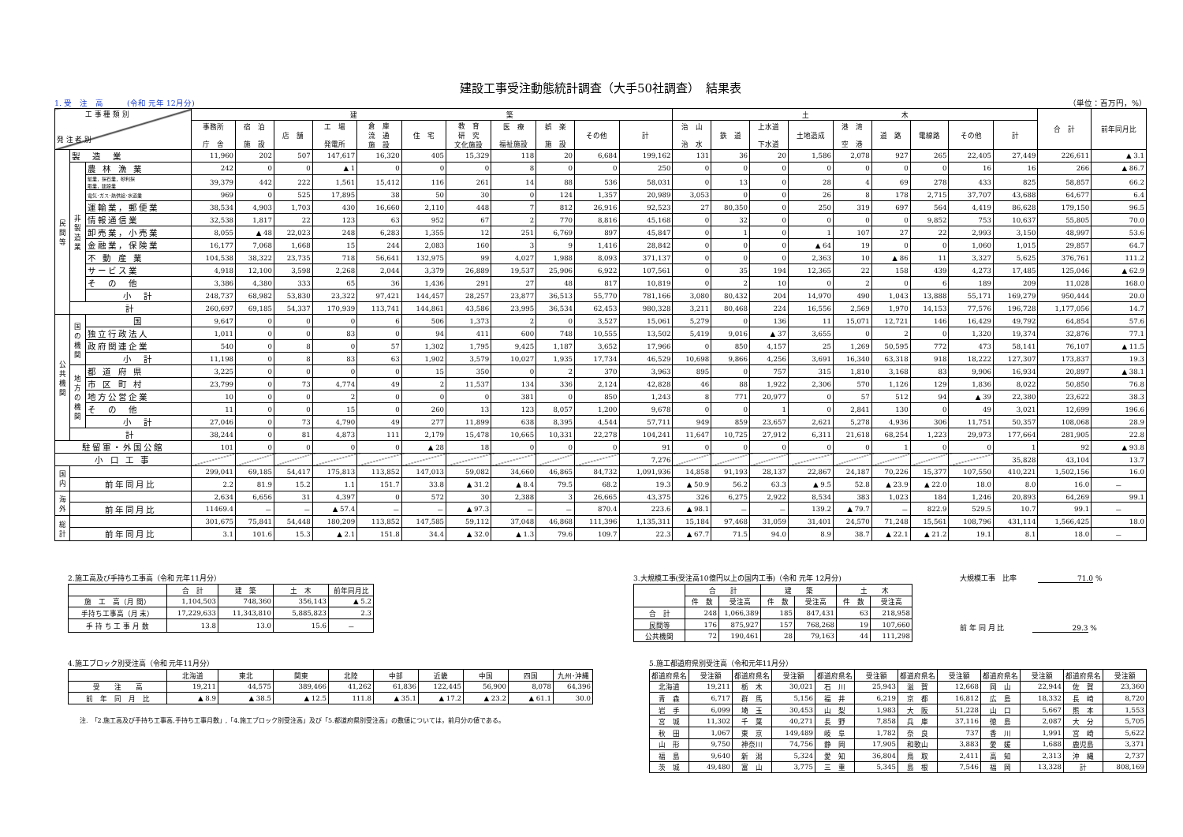建設工事受注動態統計調査（大手50社調査）　結果表
1. 受　注　高　　　(令和 元年 12月分) （単位：百万円，%）
| 工 事 種 類 別 発 注 者 別 | | | 建 築 | | | | | | | | | | | 土 木 | | | | | | | | | 合 計 | 前年同月比 |
| --- | --- | --- | --- | --- | --- | --- | --- | --- | --- | --- | --- | --- | --- | --- | --- | --- | --- | --- | --- | --- | --- | --- | --- | --- |
| | | | 事務所 庁 舎 | 宿 泊 施 設 | 店 舗 | 工 場 発電所 | 倉 庫 流 通 施 設 | 住 宅 | 教 育 研 究 文化施設 | 医 療 福祉施設 | 娯 楽 施 設 | その他 | 計 | 治 山 治 水 | 鉄 道 | 上水道 下水道 | 土地造成 | 港 湾 空 港 | 道 路 | 電線路 | その他 | 計 | | |
| 民 間 等 | 製 造 業 | | 11,960 | 202 | 507 | 147,617 | 16,320 | 405 | 15,329 | 118 | 20 | 6,684 | 199,162 | 131 | 36 | 20 | 1,586 | 2,078 | 927 | 265 | 22,405 | 27,449 | 226,611 | ▲ 3.1 |
| | 非 製 造 業 | 農 林 漁 業 | 242 | 0 | 0 | ▲ 1 | 0 | 0 | 0 | 8 | 0 | 0 | 250 | 0 | 0 | 0 | 0 | 0 | 0 | 0 | 16 | 16 | 266 | ▲ 86.7 |
| | | 鉱業，採石業，砂利採 取業，建設業 | 39,379 | 442 | 222 | 1,561 | 15,412 | 116 | 261 | 14 | 88 | 536 | 58,031 | 0 | 13 | 0 | 28 | 4 | 69 | 278 | 433 | 825 | 58,857 | 66.2 |
| | | 電気･ガス･熱供給･水道業 | 969 | 0 | 525 | 17,895 | 38 | 50 | 30 | 0 | 124 | 1,357 | 20,989 | 3,053 | 0 | 0 | 26 | 8 | 178 | 2,715 | 37,707 | 43,688 | 64,677 | 6.4 |
| | | 運輸業，郵便業 | 38,534 | 4,903 | 1,703 | 430 | 16,660 | 2,110 | 448 | 7 | 812 | 26,916 | 92,523 | 27 | 80,350 | 0 | 250 | 319 | 697 | 564 | 4,419 | 86,628 | 179,150 | 96.5 |
| | | 情報通信業 | 32,538 | 1,817 | 22 | 123 | 63 | 952 | 67 | 2 | 770 | 8,816 | 45,168 | 0 | 32 | 0 | 0 | 0 | 0 | 9,852 | 753 | 10,637 | 55,805 | 70.0 |
| | | 卸売業，小売業 | 8,055 | ▲ 48 | 22,023 | 248 | 6,283 | 1,355 | 12 | 251 | 6,769 | 897 | 45,847 | 0 | 1 | 0 | 1 | 107 | 27 | 22 | 2,993 | 3,150 | 48,997 | 53.6 |
| | | 金融業，保険業 | 16,177 | 7,068 | 1,668 | 15 | 244 | 2,083 | 160 | 3 | 9 | 1,416 | 28,842 | 0 | 0 | 0 | ▲ 64 | 19 | 0 | 0 | 1,060 | 1,015 | 29,857 | 64.7 |
| | | 不 動 産 業 | 104,538 | 38,322 | 23,735 | 718 | 56,641 | 132,975 | 99 | 4,027 | 1,988 | 8,093 | 371,137 | 0 | 0 | 0 | 2,363 | 10 | ▲ 86 | 11 | 3,327 | 5,625 | 376,761 | 111.2 |
| | | サービス業 | 4,918 | 12,100 | 3,598 | 2,268 | 2,044 | 3,379 | 26,889 | 19,537 | 25,906 | 6,922 | 107,561 | 0 | 35 | 194 | 12,365 | 22 | 158 | 439 | 4,273 | 17,485 | 125,046 | ▲ 62.9 |
| | | そ の 他 | 3,386 | 4,380 | 333 | 65 | 36 | 1,436 | 291 | 27 | 48 | 817 | 10,819 | 0 | 2 | 10 | 0 | 2 | 0 | 6 | 189 | 209 | 11,028 | 168.0 |
| | | 小 計 | 248,737 | 68,982 | 53,830 | 23,322 | 97,421 | 144,457 | 28,257 | 23,877 | 36,513 | 55,770 | 781,166 | 3,080 | 80,432 | 204 | 14,970 | 490 | 1,043 | 13,888 | 55,171 | 169,279 | 950,444 | 20.0 |
| | 計 | | 260,697 | 69,185 | 54,337 | 170,939 | 113,741 | 144,861 | 43,586 | 23,995 | 36,534 | 62,453 | 980,328 | 3,211 | 80,468 | 224 | 16,556 | 2,569 | 1,970 | 14,153 | 77,576 | 196,728 | 1,177,056 | 14.7 |
| 公 共 機 関 | 国 の 機 関 | 国 | 9,647 | 0 | 0 | 0 | 6 | 506 | 1,373 | 2 | 0 | 3,527 | 15,061 | 5,279 | 0 | 136 | 11 | 15,071 | 12,721 | 146 | 16,429 | 49,792 | 64,854 | 57.6 |
| | | 独立行政法人 | 1,011 | 0 | 0 | 83 | 0 | 94 | 411 | 600 | 748 | 10,555 | 13,502 | 5,419 | 9,016 | ▲ 37 | 3,655 | 0 | 2 | 0 | 1,320 | 19,374 | 32,876 | 77.1 |
| | | 政府関連企業 | 540 | 0 | 8 | 0 | 57 | 1,302 | 1,795 | 9,425 | 1,187 | 3,652 | 17,966 | 0 | 850 | 4,157 | 25 | 1,269 | 50,595 | 772 | 473 | 58,141 | 76,107 | ▲ 11.5 |
| | | 小 計 | 11,198 | 0 | 8 | 83 | 63 | 1,902 | 3,579 | 10,027 | 1,935 | 17,734 | 46,529 | 10,698 | 9,866 | 4,256 | 3,691 | 16,340 | 63,318 | 918 | 18,222 | 127,307 | 173,837 | 19.3 |
| | 地 方 の 機 関 | 都 道 府 県 | 3,225 | 0 | 0 | 0 | 0 | 15 | 350 | 0 | 2 | 370 | 3,963 | 895 | 0 | 757 | 315 | 1,810 | 3,168 | 83 | 9,906 | 16,934 | 20,897 | ▲ 38.1 |
| | | 市 区 町 村 | 23,799 | 0 | 73 | 4,774 | 49 | 2 | 11,537 | 134 | 336 | 2,124 | 42,828 | 46 | 88 | 1,922 | 2,306 | 570 | 1,126 | 129 | 1,836 | 8,022 | 50,850 | 76.8 |
| | | 地方公営企業 | 10 | 0 | 0 | 2 | 0 | 0 | 0 | 381 | 0 | 850 | 1,243 | 8 | 771 | 20,977 | 0 | 57 | 512 | 94 | ▲ 39 | 22,380 | 23,622 | 38.3 |
| | | そ の 他 | 11 | 0 | 0 | 15 | 0 | 260 | 13 | 123 | 8,057 | 1,200 | 9,678 | 0 | 0 | 1 | 0 | 2,841 | 130 | 0 | 49 | 3,021 | 12,699 | 196.6 |
| | | 小 計 | 27,046 | 0 | 73 | 4,790 | 49 | 277 | 11,899 | 638 | 8,395 | 4,544 | 57,711 | 949 | 859 | 23,657 | 2,621 | 5,278 | 4,936 | 306 | 11,751 | 50,357 | 108,068 | 28.9 |
| | 計 | | 38,244 | 0 | 81 | 4,873 | 111 | 2,179 | 15,478 | 10,665 | 10,331 | 22,278 | 104,241 | 11,647 | 10,725 | 27,912 | 6,311 | 21,618 | 68,254 | 1,223 | 29,973 | 177,664 | 281,905 | 22.8 |
| 駐留軍・外国公館 | | | 101 | 0 | 0 | 0 | 0 | ▲ 28 | 18 | 0 | 0 | 0 | 91 | 0 | 0 | 0 | 0 | 0 | 1 | 0 | 0 | 1 | 92 | ▲ 93.8 |
| 小 口 工 事 | | | | | | | | | | | | | 7,276 | | | | | | | | | 35,828 | 43,104 | 13.7 |
| 国 内 | | | 299,041 | 69,185 | 54,417 | 175,813 | 113,852 | 147,013 | 59,082 | 34,660 | 46,865 | 84,732 | 1,091,936 | 14,858 | 91,193 | 28,137 | 22,867 | 24,187 | 70,226 | 15,377 | 107,550 | 410,221 | 1,502,156 | 16.0 |
| | 前年同月比 | | 2.2 | 81.9 | 15.2 | 1.1 | 151.7 | 33.8 | ▲ 31.2 | ▲ 8.4 | 79.5 | 68.2 | 19.3 | ▲ 50.9 | 56.2 | 63.3 | ▲ 9.5 | 52.8 | ▲ 23.9 | ▲ 22.0 | 18.0 | 8.0 | 16.0 | － |
| 海 外 | | | 2,634 | 6,656 | 31 | 4,397 | 0 | 572 | 30 | 2,388 | 3 | 26,665 | 43,375 | 326 | 6,275 | 2,922 | 8,534 | 383 | 1,023 | 184 | 1,246 | 20,893 | 64,269 | 99.1 |
| | 前年同月比 | | 11469.4 | － | － | ▲ 57.4 | － | － | ▲ 97.3 | － | － | 870.4 | 223.6 | ▲ 98.1 | － | － | 139.2 | ▲ 79.7 | － | 822.9 | 529.5 | 10.7 | 99.1 | － |
| 総 計 | | | 301,675 | 75,841 | 54,448 | 180,209 | 113,852 | 147,585 | 59,112 | 37,048 | 46,868 | 111,396 | 1,135,311 | 15,184 | 97,468 | 31,059 | 31,401 | 24,570 | 71,248 | 15,561 | 108,796 | 431,114 | 1,566,425 | 18.0 |
| | 前年同月比 | | 3.1 | 101.6 | 15.3 | ▲ 2.1 | 151.8 | 34.4 | ▲ 32.0 | ▲ 1.3 | 79.6 | 109.7 | 22.3 | ▲ 67.7 | 71.5 | 94.0 | 8.9 | 38.7 | ▲ 22.1 | ▲ 21.2 | 19.1 | 8.1 | 18.0 | － |
2.施工高及び手持ち工事高（令和 元年11月分）
| | 合 計 | 建 築 | 土 木 | 前年同月比 |
| --- | --- | --- | --- | --- |
| 施 工 高（月 間） | 1,104,503 | 748,360 | 356,143 | ▲ 5.2 |
| 手持ち工事高（月 末） | 17,229,633 | 11,343,810 | 5,885,823 | 2.3 |
| 手 持 ち 工 事 月 数 | 13.8 | 13.0 | 15.6 | － |
3.大規模工事(受注高10億円以上の国内工事)（令和 元年 12月分)
| | 合 計 | | 建 築 | | 土 木 | |
| --- | --- | --- | --- | --- | --- | --- |
| | 件 数 | 受注高 | 件 数 | 受注高 | 件 数 | 受注高 |
| 合 計 | 248 | 1,066,389 | 185 | 847,431 | 63 | 218,958 |
| 民間等 | 176 | 875,927 | 157 | 768,268 | 19 | 107,660 |
| 公共機関 | 72 | 190,461 | 28 | 79,163 | 44 | 111,298 |
大規模工事　比率　　　71.0 %
前 年 同 月 比　　　　29.3 %
4.施工ブロック別受注高（令和 元年11月分）
| | 北海道 | 東北 | 関東 | 北陸 | 中部 | 近畿 | 中国 | 四国 | 九州･沖縄 |
| --- | --- | --- | --- | --- | --- | --- | --- | --- | --- |
| 受 注 高 | 19,211 | 44,575 | 389,466 | 41,262 | 61,836 | 122,445 | 56,900 | 8,078 | 64,396 |
| 前 年 同 月 比 | ▲ 8.9 | ▲ 38.5 | ▲ 12.5 | 111.8 | ▲ 35.1 | ▲ 17.2 | ▲ 23.2 | ▲ 61.1 | 30.0 |
注.　「2.施工高及び手持ち工事高,手持ち工事月数」,「4.施工ブロック別受注高」及び「5.都道府県別受注高」の数値については，前月分の値である。
5.施工都道府県別受注高（令和元年11月分）
| 都道府県名 | 受注額 | 都道府県名 | 受注額 | 都道府県名 | 受注額 | 都道府県名 | 受注額 | 都道府県名 | 受注額 | 都道府県名 | 受注額 |
| --- | --- | --- | --- | --- | --- | --- | --- | --- | --- | --- | --- |
| 北海道 | 19,211 | 栃 木 | 30,021 | 石 川 | 25,943 | 滋 賀 | 12,668 | 岡 山 | 22,944 | 佐 賀 | 23,360 |
| 青 森 | 6,717 | 群 馬 | 5,156 | 福 井 | 6,219 | 京 都 | 16,812 | 広 島 | 18,332 | 長 崎 | 8,720 |
| 岩 手 | 6,099 | 埼 玉 | 30,453 | 山 梨 | 1,983 | 大 阪 | 51,228 | 山 口 | 5,667 | 熊 本 | 1,553 |
| 宮 城 | 11,302 | 千 葉 | 40,271 | 長 野 | 7,858 | 兵 庫 | 37,116 | 徳 島 | 2,087 | 大 分 | 5,705 |
| 秋 田 | 1,067 | 東 京 | 149,489 | 岐 阜 | 1,782 | 奈 良 | 737 | 香 川 | 1,991 | 宮 崎 | 5,622 |
| 山 形 | 9,750 | 神奈川 | 74,756 | 静 岡 | 17,905 | 和歌山 | 3,883 | 愛 媛 | 1,688 | 鹿児島 | 3,371 |
| 福 島 | 9,640 | 新 潟 | 5,324 | 愛 知 | 36,804 | 鳥 取 | 2,411 | 高 知 | 2,313 | 沖 縄 | 2,737 |
| 茨 城 | 49,480 | 富 山 | 3,775 | 三 重 | 5,345 | 島 根 | 7,546 | 福 岡 | 13,328 | 計 | 808,169 |